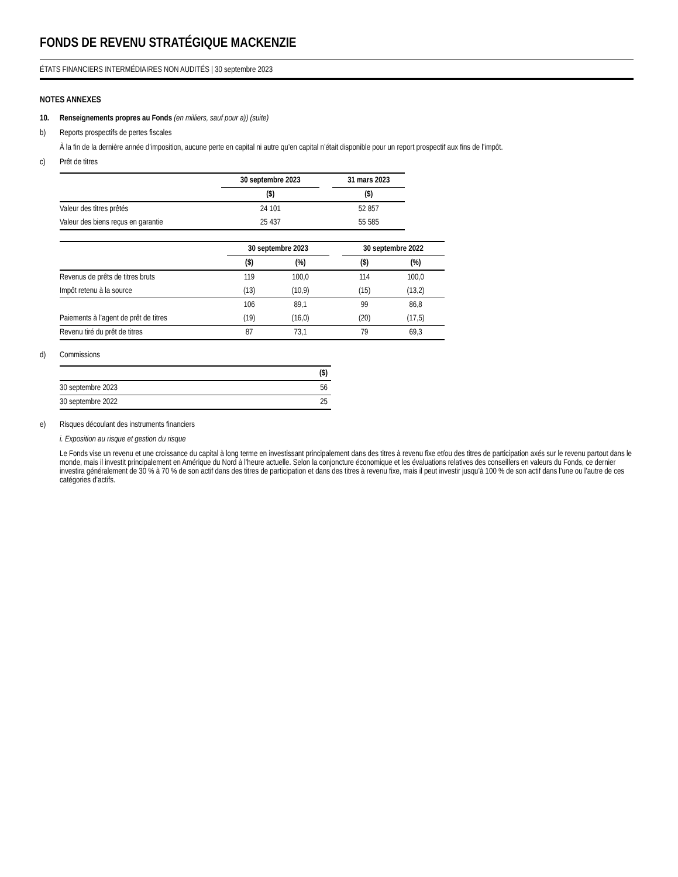FONDS DE REVENU STRATÉGIQUE MACKENZIE
ÉTATS FINANCIERS INTERMÉDIAIRES NON AUDITÉS | 30 septembre 2023
NOTES ANNEXES
10. Renseignements propres au Fonds (en milliers, sauf pour a)) (suite)
b) Reports prospectifs de pertes fiscales
À la fin de la dernière année d’imposition, aucune perte en capital ni autre qu’en capital n’était disponible pour un report prospectif aux fins de l’impôt.
c) Prêt de titres
| | 30 septembre 2023 | | 31 mars 2023 |
| | ($) | | ($) |
| Valeur des titres prêtés | 24 101 | | 52 857 |
| Valeur des biens reçus en garantie | 25 437 | | 55 585 |
| | 30 septembre 2023 | | | 30 septembre 2022 | |
| | ($) | (%) | | ($) | (%) |
| Revenus de prêts de titres bruts | 119 | 100,0 | | 114 | 100,0 |
| Impôt retenu à la source | (13) | (10,9) | | (15) | (13,2) |
| | 106 | 89,1 | | 99 | 86,8 |
| Paiements à l’agent de prêt de titres | (19) | (16,0) | | (20) | (17,5) |
| Revenu tiré du prêt de titres | 87 | 73,1 | | 79 | 69,3 |
d) Commissions
| | ($) |
| 30 septembre 2023 | 56 |
| 30 septembre 2022 | 25 |
e) Risques découlant des instruments financiers
i. Exposition au risque et gestion du risque
Le Fonds vise un revenu et une croissance du capital à long terme en investissant principalement dans des titres à revenu fixe et/ou des titres de participation axés sur le revenu partout dans le monde, mais il investit principalement en Amérique du Nord à l’heure actuelle. Selon la conjoncture économique et les évaluations relatives des conseillers en valeurs du Fonds, ce dernier investira généralement de 30 % à 70 % de son actif dans des titres de participation et dans des titres à revenu fixe, mais il peut investir jusqu’à 100 % de son actif dans l’une ou l’autre de ces catégories d’actifs.